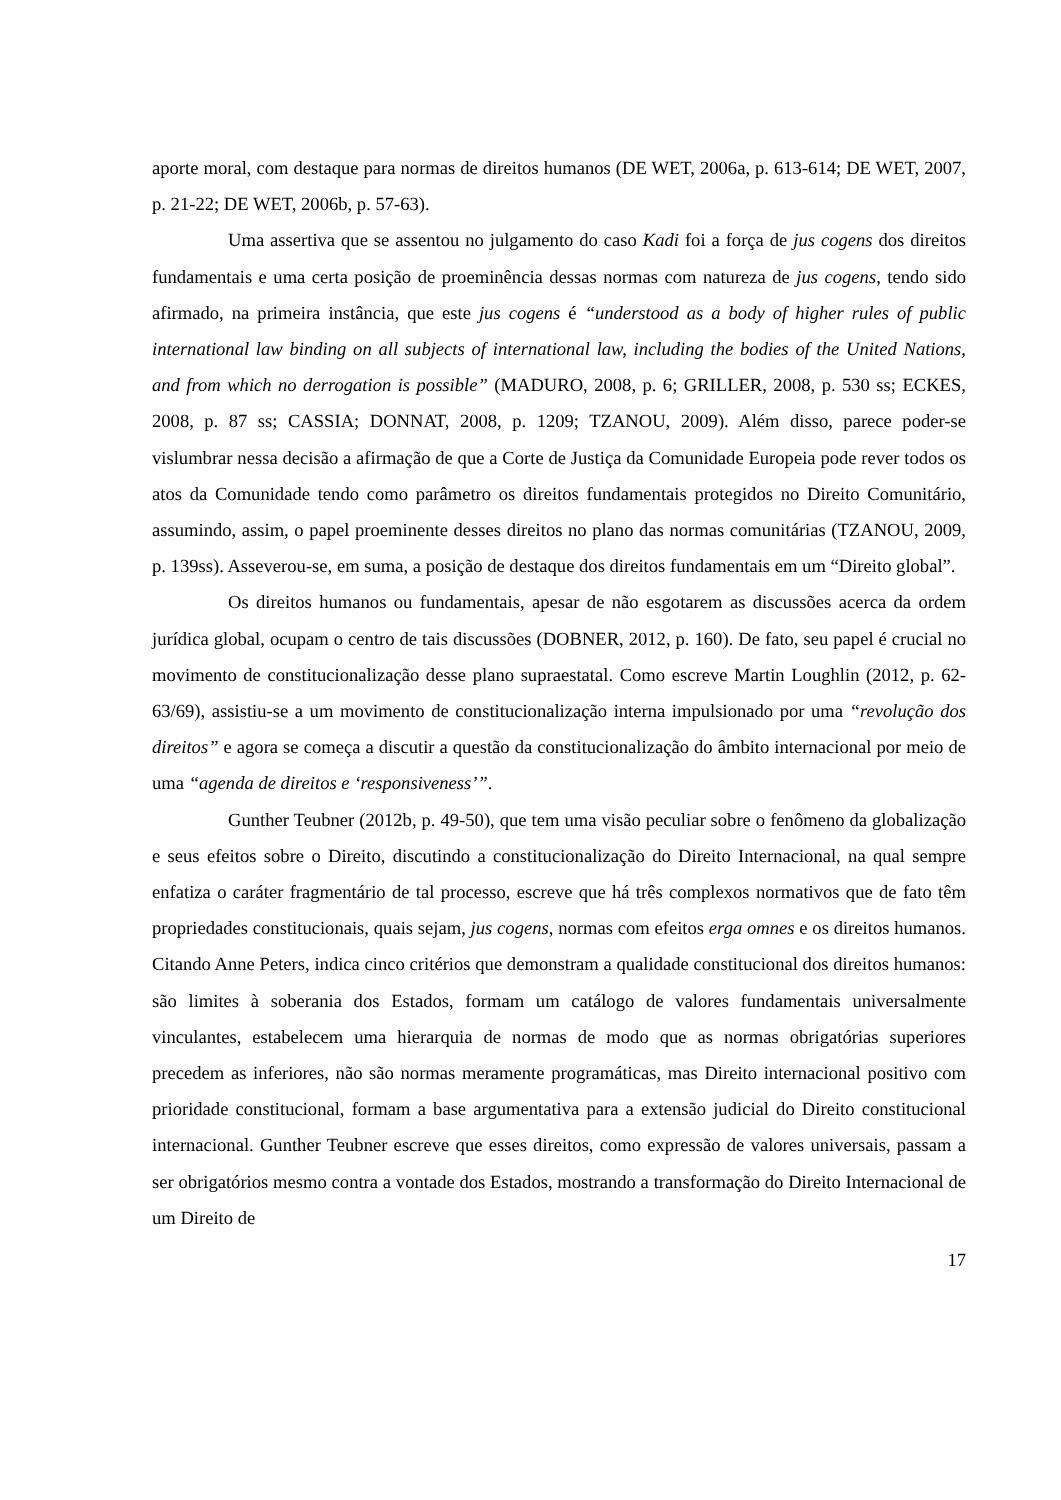aporte moral, com destaque para normas de direitos humanos (DE WET, 2006a, p. 613-614; DE WET, 2007, p. 21-22; DE WET, 2006b, p. 57-63).
Uma assertiva que se assentou no julgamento do caso Kadi foi a força de jus cogens dos direitos fundamentais e uma certa posição de proeminência dessas normas com natureza de jus cogens, tendo sido afirmado, na primeira instância, que este jus cogens é “understood as a body of higher rules of public international law binding on all subjects of international law, including the bodies of the United Nations, and from which no derrogation is possible” (MADURO, 2008, p. 6; GRILLER, 2008, p. 530 ss; ECKES, 2008, p. 87 ss; CASSIA; DONNAT, 2008, p. 1209; TZANOU, 2009). Além disso, parece poder-se vislumbrar nessa decisão a afirmação de que a Corte de Justiça da Comunidade Europeia pode rever todos os atos da Comunidade tendo como parâmetro os direitos fundamentais protegidos no Direito Comunitário, assumindo, assim, o papel proeminente desses direitos no plano das normas comunitárias (TZANOU, 2009, p. 139ss). Asseverou-se, em suma, a posição de destaque dos direitos fundamentais em um “Direito global”.
Os direitos humanos ou fundamentais, apesar de não esgotarem as discussões acerca da ordem jurídica global, ocupam o centro de tais discussões (DOBNER, 2012, p. 160). De fato, seu papel é crucial no movimento de constitucionalização desse plano supraestatal. Como escreve Martin Loughlin (2012, p. 62-63/69), assistiu-se a um movimento de constitucionalização interna impulsionado por uma “revolução dos direitos” e agora se começa a discutir a questão da constitucionalização do âmbito internacional por meio de uma “agenda de direitos e ‘responsiveness’”.
Gunther Teubner (2012b, p. 49-50), que tem uma visão peculiar sobre o fenômeno da globalização e seus efeitos sobre o Direito, discutindo a constitucionalização do Direito Internacional, na qual sempre enfatiza o caráter fragmentário de tal processo, escreve que há três complexos normativos que de fato têm propriedades constitucionais, quais sejam, jus cogens, normas com efeitos erga omnes e os direitos humanos. Citando Anne Peters, indica cinco critérios que demonstram a qualidade constitucional dos direitos humanos: são limites à soberania dos Estados, formam um catálogo de valores fundamentais universalmente vinculantes, estabelecem uma hierarquia de normas de modo que as normas obrigatórias superiores precedem as inferiores, não são normas meramente programáticas, mas Direito internacional positivo com prioridade constitucional, formam a base argumentativa para a extensão judicial do Direito constitucional internacional. Gunther Teubner escreve que esses direitos, como expressão de valores universais, passam a ser obrigatórios mesmo contra a vontade dos Estados, mostrando a transformação do Direito Internacional de um Direito de
17